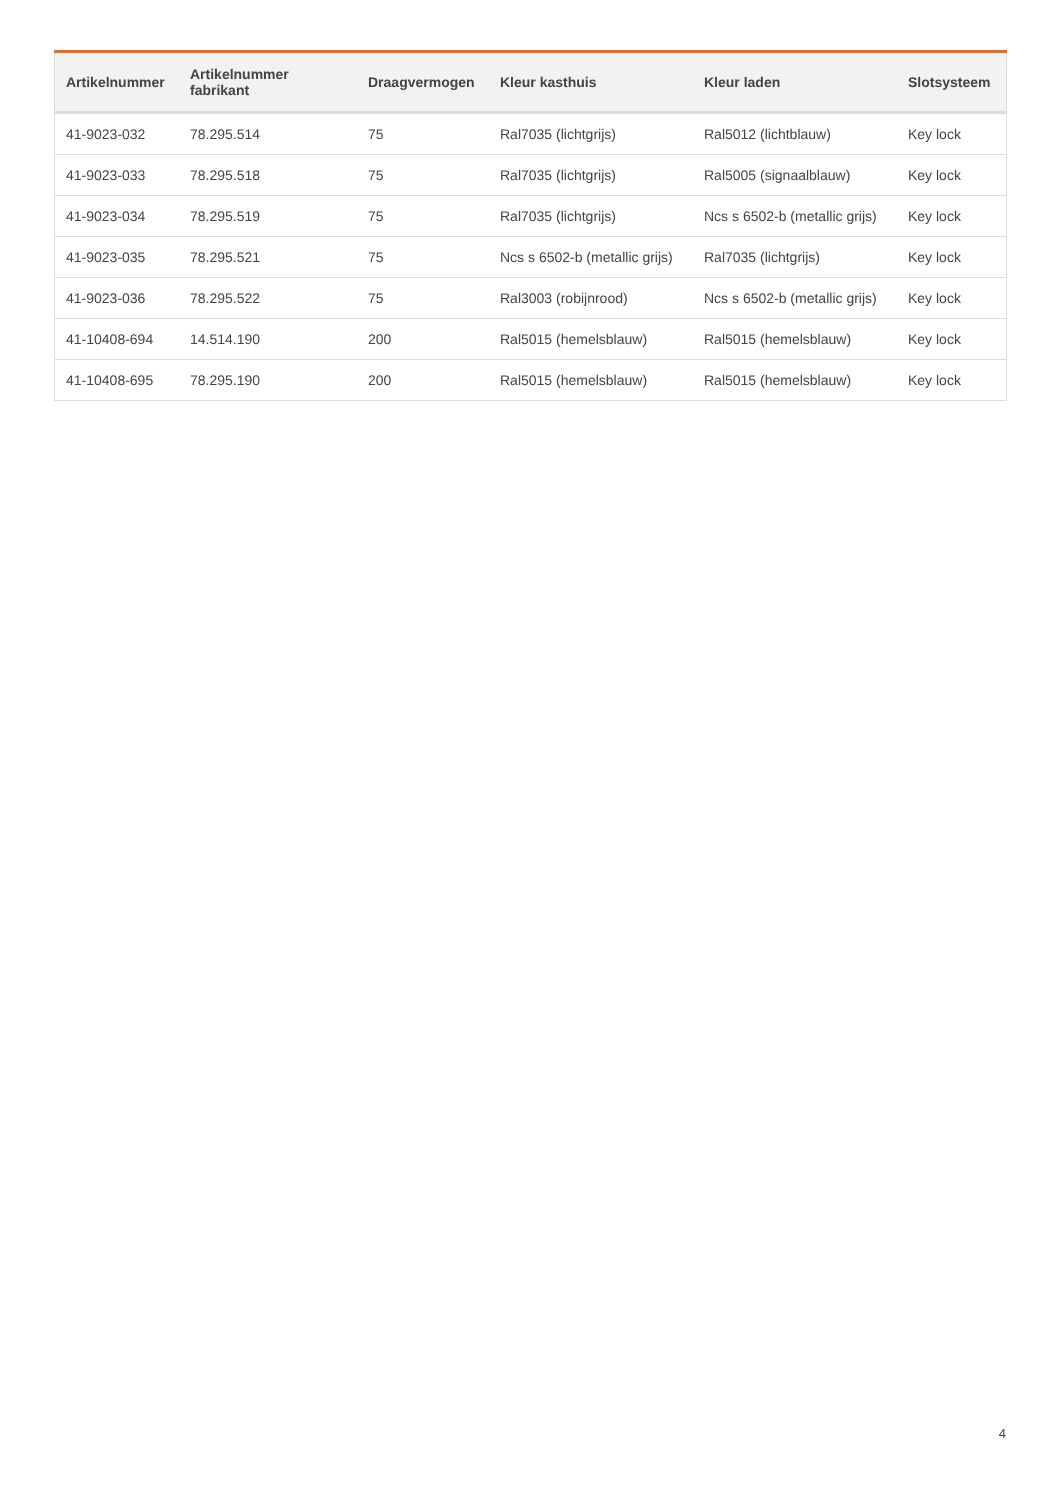| Artikelnummer | Artikelnummer fabrikant | Draagvermogen | Kleur kasthuis | Kleur laden | Slotsysteem |
| --- | --- | --- | --- | --- | --- |
| 41-9023-032 | 78.295.514 | 75 | Ral7035 (lichtgrijs) | Ral5012 (lichtblauw) | Key lock |
| 41-9023-033 | 78.295.518 | 75 | Ral7035 (lichtgrijs) | Ral5005 (signaalblauw) | Key lock |
| 41-9023-034 | 78.295.519 | 75 | Ral7035 (lichtgrijs) | Ncs s 6502-b (metallic grijs) | Key lock |
| 41-9023-035 | 78.295.521 | 75 | Ncs s 6502-b (metallic grijs) | Ral7035 (lichtgrijs) | Key lock |
| 41-9023-036 | 78.295.522 | 75 | Ral3003 (robijnrood) | Ncs s 6502-b (metallic grijs) | Key lock |
| 41-10408-694 | 14.514.190 | 200 | Ral5015 (hemelsblauw) | Ral5015 (hemelsblauw) | Key lock |
| 41-10408-695 | 78.295.190 | 200 | Ral5015 (hemelsblauw) | Ral5015 (hemelsblauw) | Key lock |
4